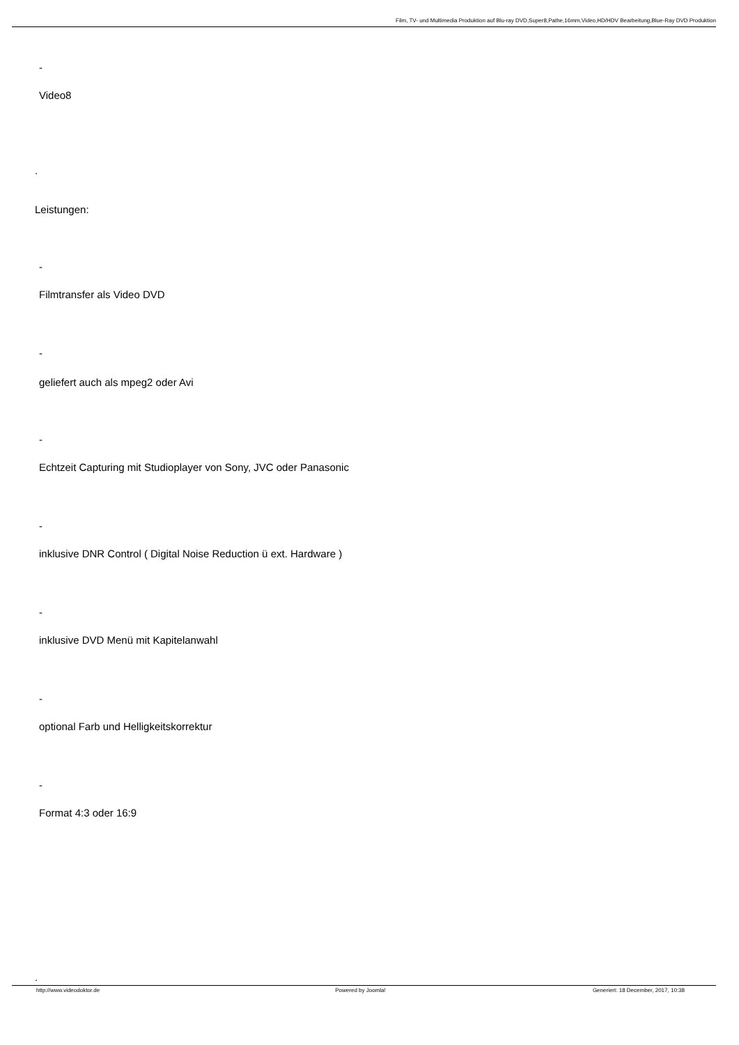Film, TV- und Multimedia Produktion auf Blu-ray DVD,Super8,Pathe,16mm,Video,HD/HDV Bearbeitung,Blue-Ray DVD Produktion
-
Video8
.
Leistungen:
-
Filmtransfer als Video DVD
-
geliefert auch als mpeg2 oder Avi
-
Echtzeit Capturing mit Studioplayer von Sony, JVC oder Panasonic
-
inklusive DNR Control ( Digital Noise Reduction ü ext. Hardware )
-
inklusive DVD Menü mit Kapitelanwahl
-
optional Farb und Helligkeitskorrektur
-
Format 4:3 oder 16:9
.
http://www.videodoktor.de Powered by Joomla! Generiert: 18 December, 2017, 10:38